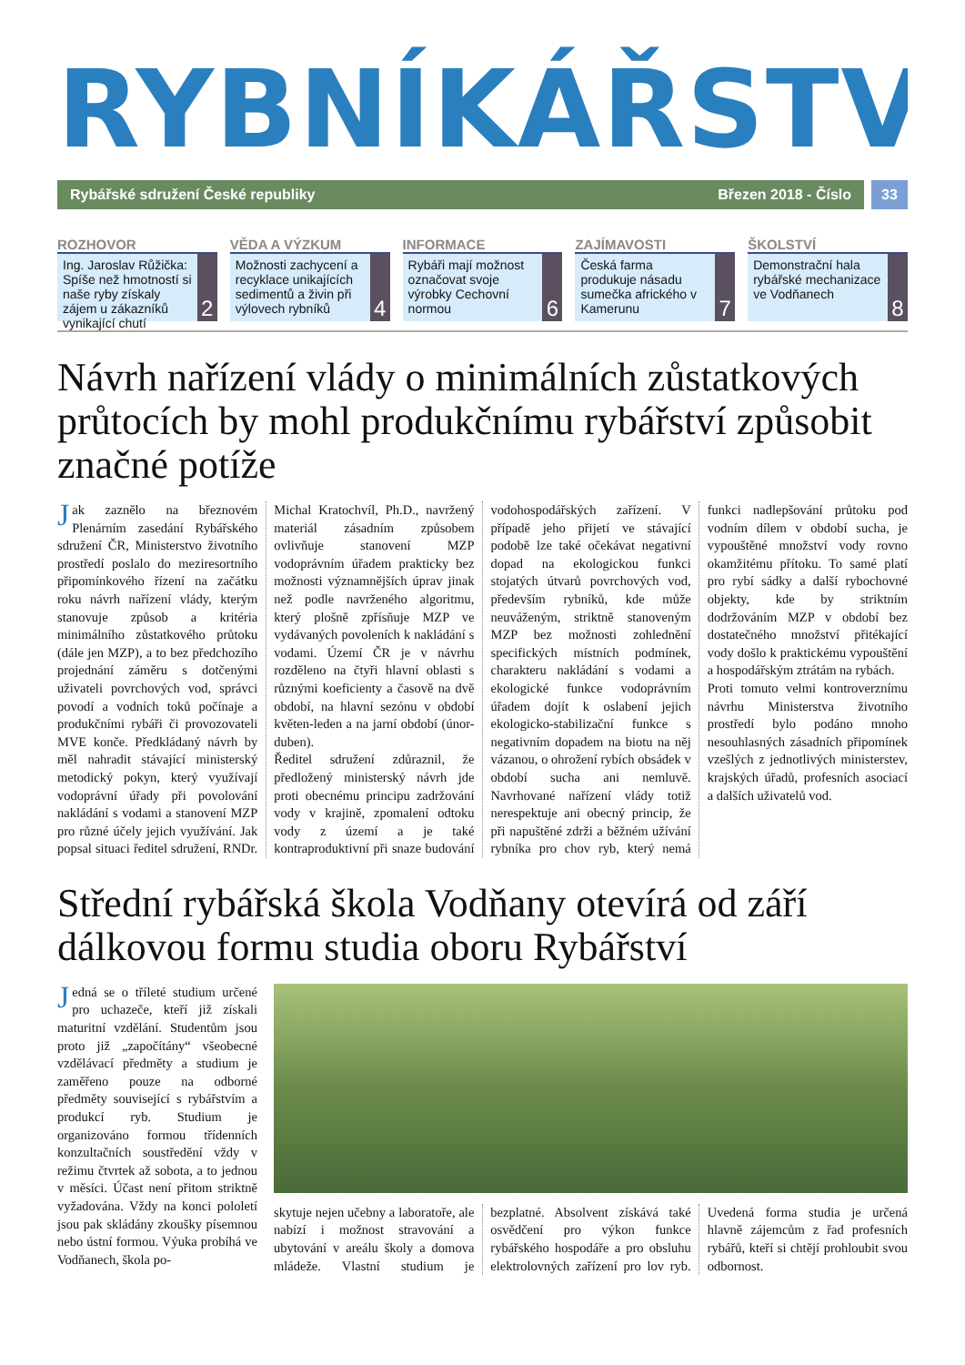RYBNÍKÁŘSTVÍ
Rybářské sdružení České republiky Březen 2018 - Číslo
33
ROZHOVOR
Ing. Jaroslav Růžička: Spíše než hmotností si naše ryby získaly zájem u zákazníků vynikající chutí
2
VĚDA A VÝZKUM
Možnosti zachycení a recyklace unikajících sedimentů a živin při výlovech rybníků
4
INFORMACE
Rybáři mají možnost označovat svoje výrobky Cechovní normou
6
ZAJÍMAVOSTI
Česká farma produkuje násadu sumečka afrického v Kamerunu
7
ŠKOLSTVÍ
Demonstrační hala rybářské mechanizace ve Vodňanech
8
Návrh nařízení vlády o minimálních zůstatkových průtocích by mohl produkčnímu rybářství způsobit značné potíže
Jak zaznělo na březnovém Plenárním zasedání Rybářského sdružení ČR, Ministerstvo životního prostředí poslalo do meziresortního připomínkového řízení na začátku roku návrh nařízení vlády, kterým stanovuje způsob a kritéria minimálního zůstatkového průtoku (dále jen MZP), a to bez předchozího projednání záměru s dotčenými uživateli povrchových vod, správci povodí a vodních toků počínaje a produkčními rybáři či provozovateli MVE konče. Předkládaný návrh by měl nahradit stávající ministerský metodický pokyn, který využívají vodoprávní úřady při povolování nakládání s vodami a stanovení MZP pro různé účely jejich využívání. Jak popsal situaci ředitel sdružení, RNDr. Michal Kratochvíl, Ph.D., navržený materiál zásadním způsobem ovlivňuje stanovení MZP vodoprávním úřadem prakticky bez možnosti významnějších úprav jinak než podle navrženého algoritmu, který plošně zpřísňuje MZP ve vydávaných povoleních k nakládání s vodami. Území ČR je v návrhu rozděleno na čtyři hlavní oblasti s různými koeficienty a časově na dvě období, na hlavní sezónu v období květen-leden a na jarní období (únor-duben).
Ředitel sdružení zdůraznil, že předložený ministerský návrh jde proti obecnému principu zadržování vody v krajině, zpomalení odtoku vody z území a je také kontraproduktivní při snaze budování vodohospodářských zařízení. V případě jeho přijetí ve stávající podobě lze také očekávat negativní dopad na ekologickou funkci stojatých útvarů povrchových vod, především rybníků, kde může neuváženým, striktně stanoveným MZP bez možnosti zohlednění specifických místních podmínek, charakteru nakládání s vodami a ekologické funkce vodoprávním úřadem dojít k oslabení jejich ekologicko-stabilizační funkce s negativním dopadem na biotu na něj vázanou, o ohrožení rybích obsádek v období sucha ani nemluvě. Navrhované nařízení vlády totiž nerespektuje ani obecný princip, že při napuštěné zdrži a běžném užívání rybníka pro chov ryb, který nemá funkci nadlepšování průtoku pod vodním dílem v období sucha, je vypouštěné množství vody rovno okamžitému přítoku. To samé platí pro rybí sádky a další rybochovné objekty, kde by striktním dodržováním MZP v období bez dostatečného množství přitékající vody došlo k praktickému vypouštění a hospodářským ztrátám na rybách.
Proti tomuto velmi kontroverznímu návrhu Ministerstva životního prostředí bylo podáno mnoho nesouhlasných zásadních připomínek vzešlých z jednotlivých ministerstev, krajských úřadů, profesních asociací a dalších uživatelů vod.
Střední rybářská škola Vodňany otevírá od září dálkovou formu studia oboru Rybářství
Jedná se o tříleté studium určené pro uchazeče, kteří již získali maturitní vzdělání. Studentům jsou proto již „započítány“ všeobecné vzdělávací předměty a studium je zaměřeno pouze na odborné předměty související s rybářstvím a produkcí ryb. Studium je organizováno formou třídenních konzultačních soustředění vždy v režimu čtvrtek až sobota, a to jednou v měsíci. Účast není přitom striktně vyžadována. Vždy na konci pololetí jsou pak skládány zkoušky písemnou nebo ústní formou. Výuka probíhá ve Vodňanech, škola po-
skytuje nejen učebny a laboratoře, ale nabízí i možnost stravování a ubytování v areálu školy a domova mládeže. Vlastní studium je bezplatné. Absolvent získává také osvědčení pro výkon funkce rybářského hospodáře a pro obsluhu elektrolovných zařízení pro lov ryb. Uvedená forma studia je určená hlavně zájemcům z řad profesních rybářů, kteří si chtějí prohloubit svou odbornost.